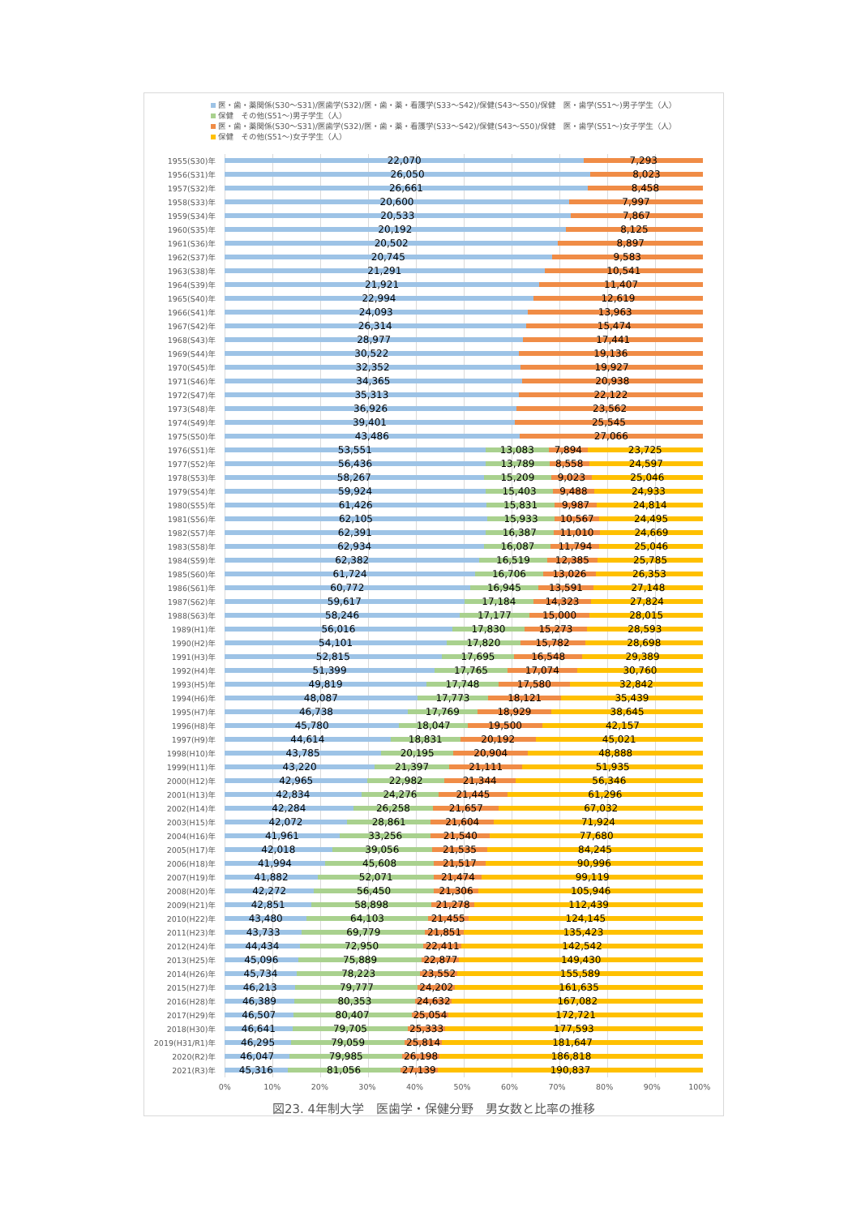医・歯・薬関係(S30～S31)/医歯学(S32)/医・歯・薬・看護学(S33～S42)/保健(S43～S50)/保健　医・歯学(S51～)男子学生（人）
保健　その他(S51～)男子学生（人）
医・歯・薬関係(S30～S31)/医歯学(S32)/医・歯・薬・看護学(S33～S42)/保健(S43～S50)/保健　医・歯学(S51～)女子学生（人）
保健　その他(S51～)女子学生（人）
1955(S30)年
22,070 7,293
1956(S31)年
26,050 8,023
1957(S32)年
26,661 8,458
1958(S33)年
20,600 7,997
1959(S34)年
20,533 7,867
1960(S35)年
20,192 8,125
1961(S36)年
20,502 8,897
1962(S37)年
20,745 9,583
1963(S38)年
21,291 10,541
1964(S39)年
21,921 11,407
1965(S40)年
22,994 12,619
1966(S41)年
24,093 13,963
1967(S42)年
26,314 15,474
1968(S43)年
28,977 17,441
1969(S44)年
30,522 19,136
1970(S45)年
32,352 19,927
1971(S46)年
34,365 20,938
1972(S47)年
35,313 22,122
1973(S48)年
36,926 23,562
1974(S49)年
39,401 25,545
1975(S50)年
43,486 27,066
1976(S51)年
53,551 13,083 7,894 23,725
1977(S52)年
56,436 13,789 8,558 24,597
1978(S53)年
58,267 15,209 9,023 25,046
1979(S54)年
59,924 15,403 9,488 24,933
1980(S55)年
61,426 15,831 9,987 24,814
1981(S56)年
62,105 15,933 10,567 24,495
1982(S57)年
62,391 16,387 11,010 24,669
1983(S58)年
62,934 16,087 11,794 25,046
1984(S59)年
62,382 16,519 12,385 25,785
1985(S60)年
61,724 16,706 13,026 26,353
1986(S61)年
60,772 16,945 13,591 27,148
1987(S62)年
59,617 17,184 14,323 27,824
1988(S63)年
58,246 17,177 15,000 28,015
1989(H1)年
56,016 17,830 15,273 28,593
1990(H2)年
54,101 17,820 15,782 28,698
1991(H3)年
52,815 17,695 16,548 29,389
1992(H4)年
51,399 17,765 17,074 30,760
1993(H5)年
49,819 17,748 17,580 32,842
1994(H6)年
48,087 17,773 18,121 35,439
1995(H7)年
46,738 17,769 18,929 38,645
1996(H8)年
45,780 18,047 19,500 42,157
1997(H9)年
44,614 18,831 20,192 45,021
1998(H10)年
43,785 20,195 20,904 48,888
1999(H11)年
43,220 21,397 21,111 51,935
2000(H12)年
42,965 22,982 21,344 56,346
2001(H13)年
42,834 24,276 21,445 61,296
2002(H14)年
42,284 26,258 21,657 67,032
2003(H15)年
42,072 28,861 21,604 71,924
2004(H16)年
41,961 33,256 21,540 77,680
2005(H17)年
42,018 39,056 21,535 84,245
2006(H18)年
41,994 45,608 21,517 90,996
2007(H19)年
41,882 52,071 21,474 99,119
2008(H20)年
42,272 56,450 21,306 105,946
2009(H21)年
42,851 58,898 21,278 112,439
2010(H22)年
43,480 64,103 21,455 124,145
2011(H23)年
43,733 69,779 21,851 135,423
2012(H24)年
44,434 72,950 22,411 142,542
2013(H25)年
45,096 75,889 22,877 149,430
2014(H26)年
45,734 78,223 23,552 155,589
2015(H27)年
46,213 79,777 24,202 161,635
2016(H28)年
46,389 80,353 24,632 167,082
2017(H29)年
46,507 80,407 25,054 172,721
2018(H30)年
46,641 79,705 25,333 177,593
2019(H31/R1)年
46,295 79,059 25,814 181,647
2020(R2)年
46,047 79,985 26,198 186,818
2021(R3)年
45,316 81,056 27,139 190,837
0% 10% 20% 30% 40% 50% 60% 70% 80% 90% 100%
図23. 4年制大学　医歯学・保健分野　男女数と比率の推移